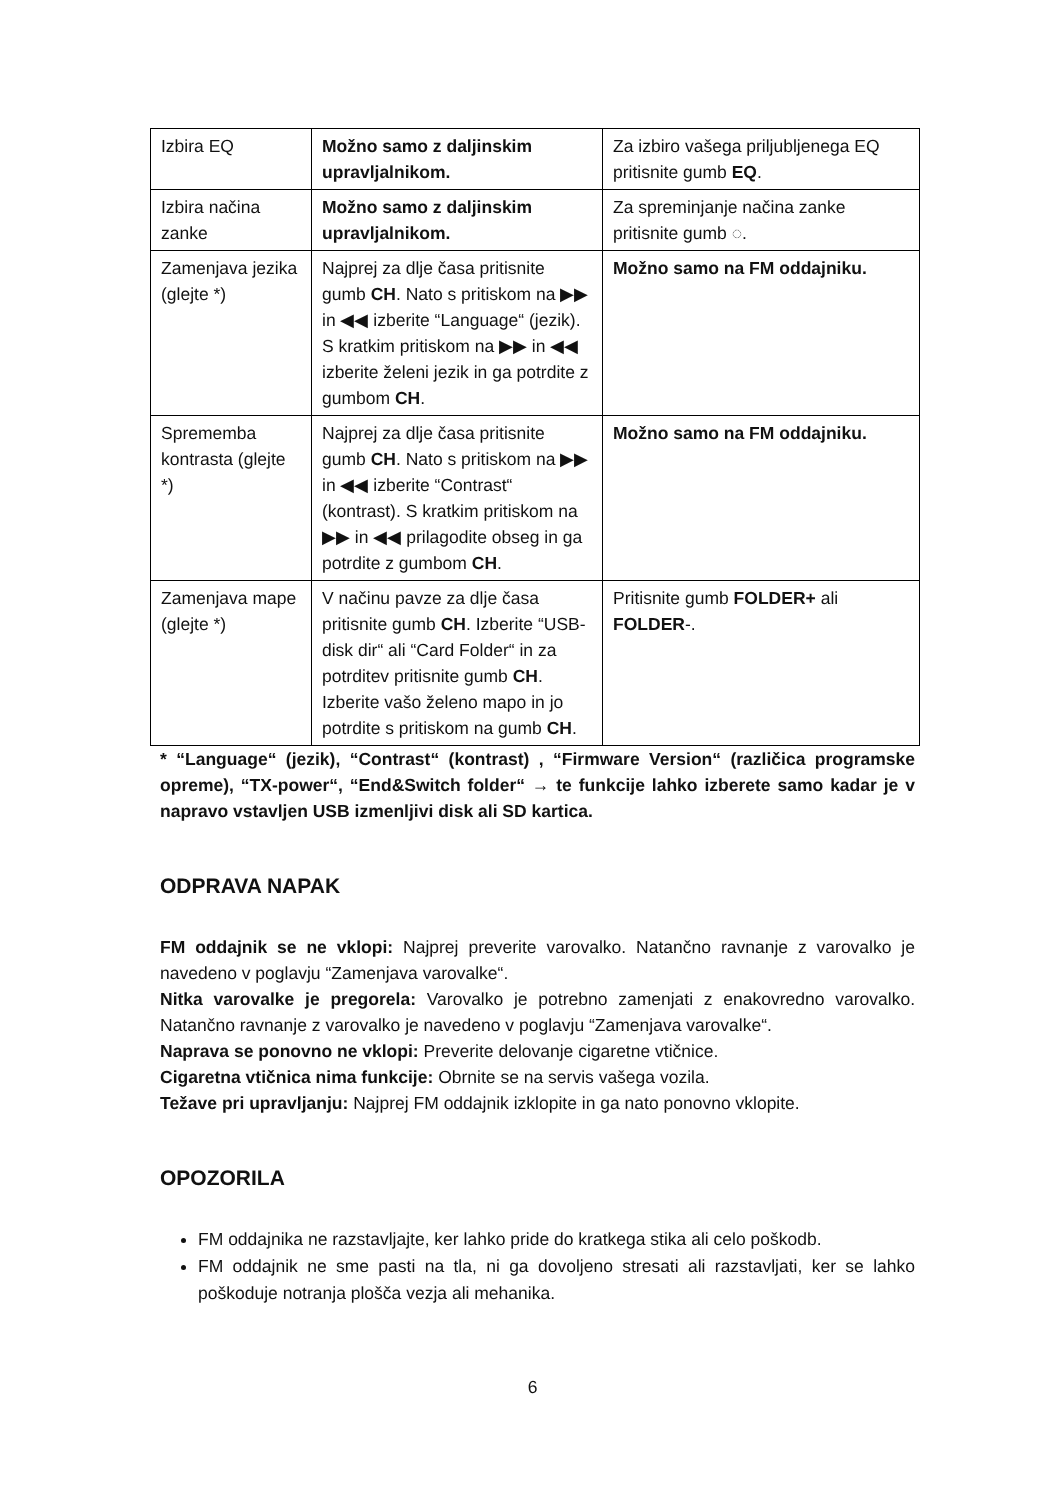| Izbira EQ | Možno samo z daljinskim upravljalnikom. | Za izbiro vašega priljubljenega EQ pritisnite gumb EQ . |
| Izbira načina zanke | Možno samo z daljinskim upravljalnikom. | Za spreminjanje načina zanke pritisnite gumb ◌. |
| Zamenjava jezika (glejte *) | Najprej za dlje časa pritisnite gumb CH . Nato s pritiskom na ▶▶ in ◀◀ izberite “Language“ (jezik). S kratkim pritiskom na ▶▶ in ◀◀ izberite želeni jezik in ga potrdite z gumbom CH . | Možno samo na FM oddajniku. |
| Sprememba kontrasta (glejte *) | Najprej za dlje časa pritisnite gumb CH . Nato s pritiskom na ▶▶ in ◀◀ izberite “Contrast“ (kontrast). S kratkim pritiskom na ▶▶ in ◀◀ prilagodite obseg in ga potrdite z gumbom CH . | Možno samo na FM oddajniku. |
| Zamenjava mape (glejte *) | V načinu pavze za dlje časa pritisnite gumb CH . Izberite “USB-disk dir“ ali “Card Folder“ in za potrditev pritisnite gumb CH . Izberite vašo želeno mapo in jo potrdite s pritiskom na gumb CH . | Pritisnite gumb FOLDER+ ali FOLDER -. |
* “Language“ (jezik), “Contrast“ (kontrast) , “Firmware Version“ (različica programske opreme), “TX-power“, “End&Switch folder“ → te funkcije lahko izberete samo kadar je v napravo vstavljen USB izmenljivi disk ali SD kartica.
ODPRAVA NAPAK
FM oddajnik se ne vklopi: Najprej preverite varovalko. Natančno ravnanje z varovalko je navedeno v poglavju “Zamenjava varovalke“.
Nitka varovalke je pregorela: Varovalko je potrebno zamenjati z enakovredno varovalko. Natančno ravnanje z varovalko je navedeno v poglavju “Zamenjava varovalke“.
Naprava se ponovno ne vklopi: Preverite delovanje cigaretne vtičnice.
Cigaretna vtičnica nima funkcije: Obrnite se na servis vašega vozila.
Težave pri upravljanju: Najprej FM oddajnik izklopite in ga nato ponovno vklopite.
OPOZORILA
FM oddajnika ne razstavljajte, ker lahko pride do kratkega stika ali celo poškodb.
FM oddajnik ne sme pasti na tla, ni ga dovoljeno stresati ali razstavljati, ker se lahko poškoduje notranja plošča vezja ali mehanika.
6